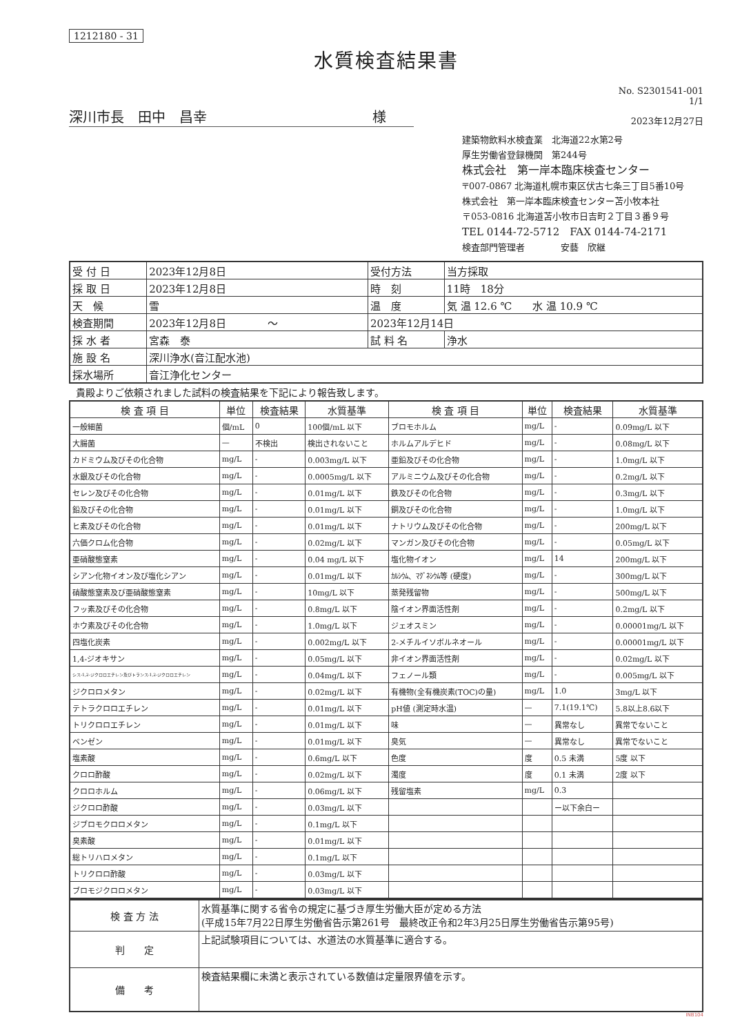1212180 - 31
水質検査結果書
No. S2301541-001
1/1
深川市長　田中　昌幸　　　　　　　　　　　　様
2023年12月27日
建築物飲料水検査業　北海道22水第2号
厚生労働省登録機関　第244号
株式会社　第一岸本臨床検査センター
〒007-0867 北海道札幌市東区伏古七条三丁目5番10号
株式会社　第一岸本臨床検査センター苫小牧本社
〒053-0816 北海道苫小牧市日吉町２丁目３番９号
TEL 0144-72-5712　FAX 0144-74-2171
検査部門管理者　　　　安藝　欣継
| 受 付 日 | 2023年12月8日 | 受付方法 | 当方採取 |
| 採 取 日 | 2023年12月8日 | 時 刻 | 11時 18分 |
| 天 候 | 雪 | 温 度 | 気 温 12.6 ℃ 水 温 10.9 ℃ |
| 検査期間 | 2023年12月8日 〜 | 2023年12月14日 | |
| 採 水 者 | 宮森 泰 | 試 料 名 | 浄水 |
| 施 設 名 | 深川浄水(音江配水池) | | |
| 採水場所 | 音江浄化センター | | |
貴殿よりご依頼されました試料の検査結果を下記により報告致します。
| 検 査 項 目 | 単位 | 検査結果 | 水質基準 | 検 査 項 目 | 単位 | 検査結果 | 水質基準 |
| --- | --- | --- | --- | --- | --- | --- | --- |
| 一般細菌 | 個/mL | 0 | 100個/mL 以下 | ブロモホルム | mg/L | - | 0.09mg/L 以下 |
| 大腸菌 | — | 不検出 | 検出されないこと | ホルムアルデヒド | mg/L | - | 0.08mg/L 以下 |
| カドミウム及びその化合物 | mg/L | - | 0.003mg/L 以下 | 亜鉛及びその化合物 | mg/L | - | 1.0mg/L 以下 |
| 水銀及びその化合物 | mg/L | - | 0.0005mg/L 以下 | アルミニウム及びその化合物 | mg/L | - | 0.2mg/L 以下 |
| セレン及びその化合物 | mg/L | - | 0.01mg/L 以下 | 鉄及びその化合物 | mg/L | - | 0.3mg/L 以下 |
| 鉛及びその化合物 | mg/L | - | 0.01mg/L 以下 | 銅及びその化合物 | mg/L | - | 1.0mg/L 以下 |
| ヒ素及びその化合物 | mg/L | - | 0.01mg/L 以下 | ナトリウム及びその化合物 | mg/L | - | 200mg/L 以下 |
| 六価クロム化合物 | mg/L | - | 0.02mg/L 以下 | マンガン及びその化合物 | mg/L | - | 0.05mg/L 以下 |
| 亜硝酸態窒素 | mg/L | - | 0.04 mg/L 以下 | 塩化物イオン | mg/L | 14 | 200mg/L 以下 |
| シアン化物イオン及び塩化シアン | mg/L | - | 0.01mg/L 以下 | ｶﾙｼｳﾑ、ﾏｸﾞﾈｼｳﾑ等 (硬度) | mg/L | - | 300mg/L 以下 |
| 硝酸態窒素及び亜硝酸態窒素 | mg/L | - | 10mg/L 以下 | 蒸発残留物 | mg/L | - | 500mg/L 以下 |
| フッ素及びその化合物 | mg/L | - | 0.8mg/L 以下 | 陰イオン界面活性剤 | mg/L | - | 0.2mg/L 以下 |
| ホウ素及びその化合物 | mg/L | - | 1.0mg/L 以下 | ジェオスミン | mg/L | - | 0.00001mg/L 以下 |
| 四塩化炭素 | mg/L | - | 0.002mg/L 以下 | 2-メチルイソボルネオール | mg/L | - | 0.00001mg/L 以下 |
| 1,4-ジオキサン | mg/L | - | 0.05mg/L 以下 | 非イオン界面活性剤 | mg/L | - | 0.02mg/L 以下 |
| シス-1,2-ジクロロエチレン及びトランス-1,2-ジクロロエチレン | mg/L | - | 0.04mg/L 以下 | フェノール類 | mg/L | - | 0.005mg/L 以下 |
| ジクロロメタン | mg/L | - | 0.02mg/L 以下 | 有機物(全有機炭素(TOC)の量) | mg/L | 1.0 | 3mg/L 以下 |
| テトラクロロエチレン | mg/L | - | 0.01mg/L 以下 | pH値 (測定時水温) | — | 7.1(19.1℃) | 5.8以上8.6以下 |
| トリクロロエチレン | mg/L | - | 0.01mg/L 以下 | 味 | — | 異常なし | 異常でないこと |
| ベンゼン | mg/L | - | 0.01mg/L 以下 | 臭気 | — | 異常なし | 異常でないこと |
| 塩素酸 | mg/L | - | 0.6mg/L 以下 | 色度 | 度 | 0.5 未満 | 5度 以下 |
| クロロ酢酸 | mg/L | - | 0.02mg/L 以下 | 濁度 | 度 | 0.1 未満 | 2度 以下 |
| クロロホルム | mg/L | - | 0.06mg/L 以下 | 残留塩素 | mg/L | 0.3 | |
| ジクロロ酢酸 | mg/L | - | 0.03mg/L 以下 | | | ー以下余白ー | |
| ジブロモクロロメタン | mg/L | - | 0.1mg/L 以下 | | | | |
| 臭素酸 | mg/L | - | 0.01mg/L 以下 | | | | |
| 総トリハロメタン | mg/L | - | 0.1mg/L 以下 | | | | |
| トリクロロ酢酸 | mg/L | - | 0.03mg/L 以下 | | | | |
| ブロモジクロロメタン | mg/L | - | 0.03mg/L 以下 | | | | |
| 検 査 方 法 | 水質基準に関する省令の規定に基づき厚生労働大臣が定める方法 (平成15年7月22日厚生労働省告示第261号 最終改正令和2年3月25日厚生労働省告示第95号) |
| 判 定 | 上記試験項目については、水道法の水質基準に適合する。 |
| 備 考 | 検査結果欄に未満と表示されている数値は定量限界値を示す。 |
INB104